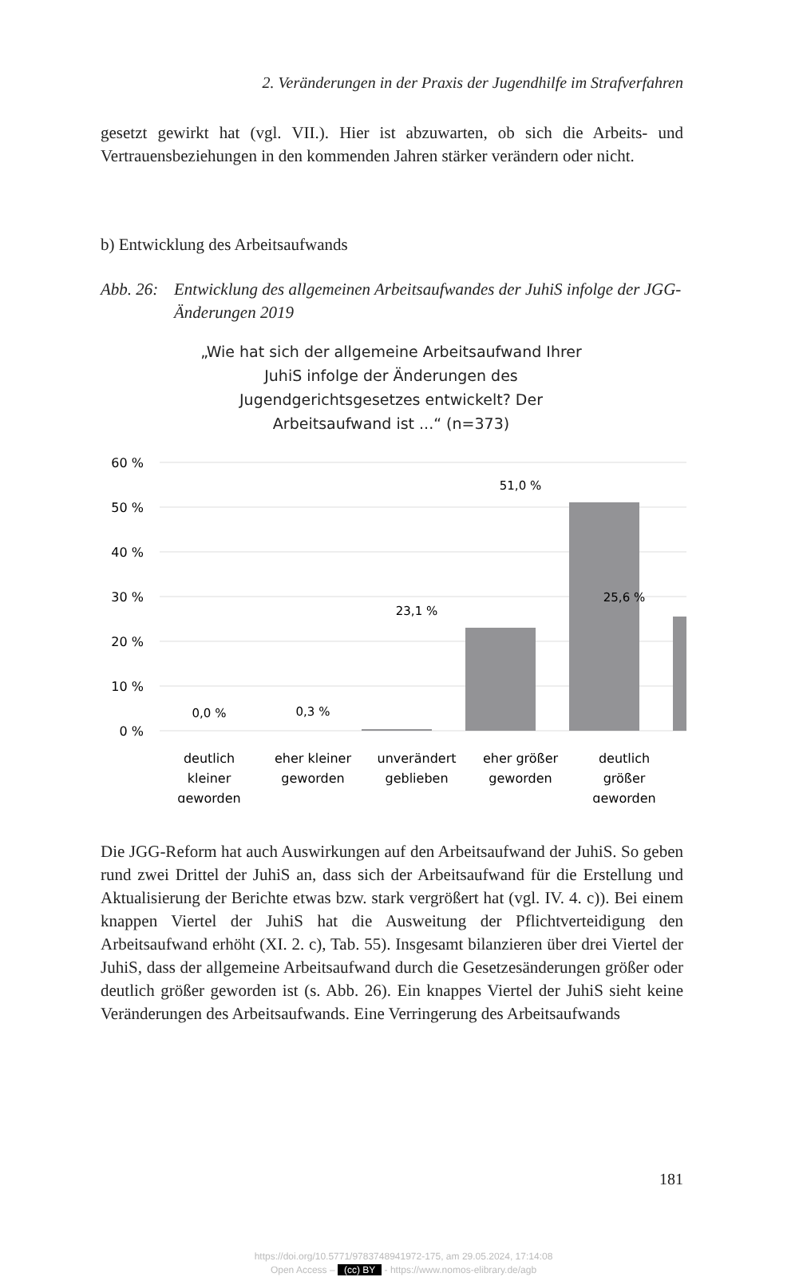2. Veränderungen in der Praxis der Jugendhilfe im Strafverfahren
gesetzt gewirkt hat (vgl. VII.). Hier ist abzuwarten, ob sich die Arbeits- und Vertrauensbeziehungen in den kommenden Jahren stärker verändern oder nicht.
b) Entwicklung des Arbeitsaufwands
Abb. 26: Entwicklung des allgemeinen Arbeitsaufwandes der JuhiS infolge der JGG-Änderungen 2019
„Wie hat sich der allgemeine Arbeitsaufwand Ihrer
JuhiS infolge der Änderungen des
Jugendgerichtsgesetzes entwickelt? Der
Arbeitsaufwand ist ...“ (n=373)
60 %
50 %
40 %
30 %
20 %
10 %
0 %
0,0 %
0,3 %
23,1 %
51,0 %
25,6 %
deutlich
kleiner
geworden
eher kleiner
geworden
unverändert
geblieben
eher größer
geworden
deutlich
größer
geworden
Die JGG-Reform hat auch Auswirkungen auf den Arbeitsaufwand der JuhiS. So geben rund zwei Drittel der JuhiS an, dass sich der Arbeitsaufwand für die Erstellung und Aktualisierung der Berichte etwas bzw. stark vergrößert hat (vgl. IV. 4. c)). Bei einem knappen Viertel der JuhiS hat die Ausweitung der Pflichtverteidigung den Arbeitsaufwand erhöht (XI. 2. c), Tab. 55). Insgesamt bilanzieren über drei Viertel der JuhiS, dass der allgemeine Arbeitsaufwand durch die Gesetzesänderungen größer oder deutlich größer geworden ist (s. Abb. 26). Ein knappes Viertel der JuhiS sieht keine Veränderungen des Arbeitsaufwands. Eine Verringerung des Arbeitsaufwands
181
https://doi.org/10.5771/9783748941972-175, am 29.05.2024, 17:14:08
Open Access – (cc) BY - https://www.nomos-elibrary.de/agb